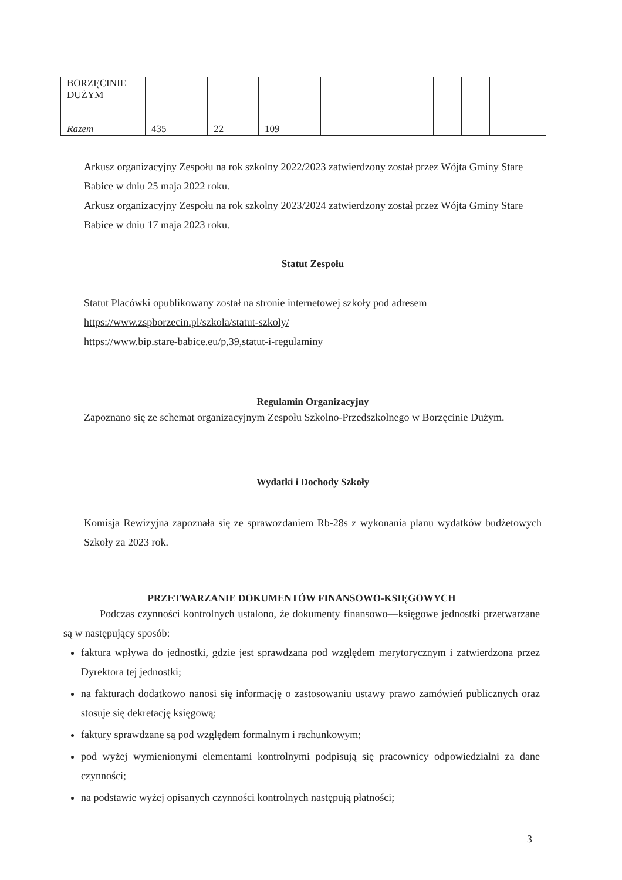| BORZĘCINIE DUŻYM | | | | | | | | | | | |
| Razem | 435 | 22 | 109 | | | | | | | | |
Arkusz organizacyjny Zespołu na rok szkolny 2022/2023 zatwierdzony został przez Wójta Gminy Stare Babice w dniu 25 maja 2022 roku.
Arkusz organizacyjny Zespołu na rok szkolny 2023/2024 zatwierdzony został przez Wójta Gminy Stare Babice w dniu 17 maja 2023 roku.
Statut Zespołu
Statut Placówki opublikowany został na stronie internetowej szkoły pod adresem
https://www.zspborzecin.pl/szkola/statut-szkoly/
https://www.bip.stare-babice.eu/p,39,statut-i-regulaminy
Regulamin Organizacyjny
Zapoznano się ze schemat organizacyjnym Zespołu Szkolno-Przedszkolnego w Borzęcinie Dużym.
Wydatki i Dochody Szkoły
Komisja Rewizyjna zapoznała się ze sprawozdaniem Rb-28s z wykonania planu wydatków budżetowych Szkoły za 2023 rok.
PRZETWARZANIE DOKUMENTÓW FINANSOWO-KSIĘGOWYCH
Podczas czynności kontrolnych ustalono, że dokumenty finansowo—księgowe jednostki przetwarzane są w następujący sposób:
faktura wpływa do jednostki, gdzie jest sprawdzana pod względem merytorycznym i zatwierdzona przez Dyrektora tej jednostki;
na fakturach dodatkowo nanosi się informację o zastosowaniu ustawy prawo zamówień publicznych oraz stosuje się dekretację księgową;
faktury sprawdzane są pod względem formalnym i rachunkowym;
pod wyżej wymienionymi elementami kontrolnymi podpisują się pracownicy odpowiedzialni za dane czynności;
na podstawie wyżej opisanych czynności kontrolnych następują płatności;
3